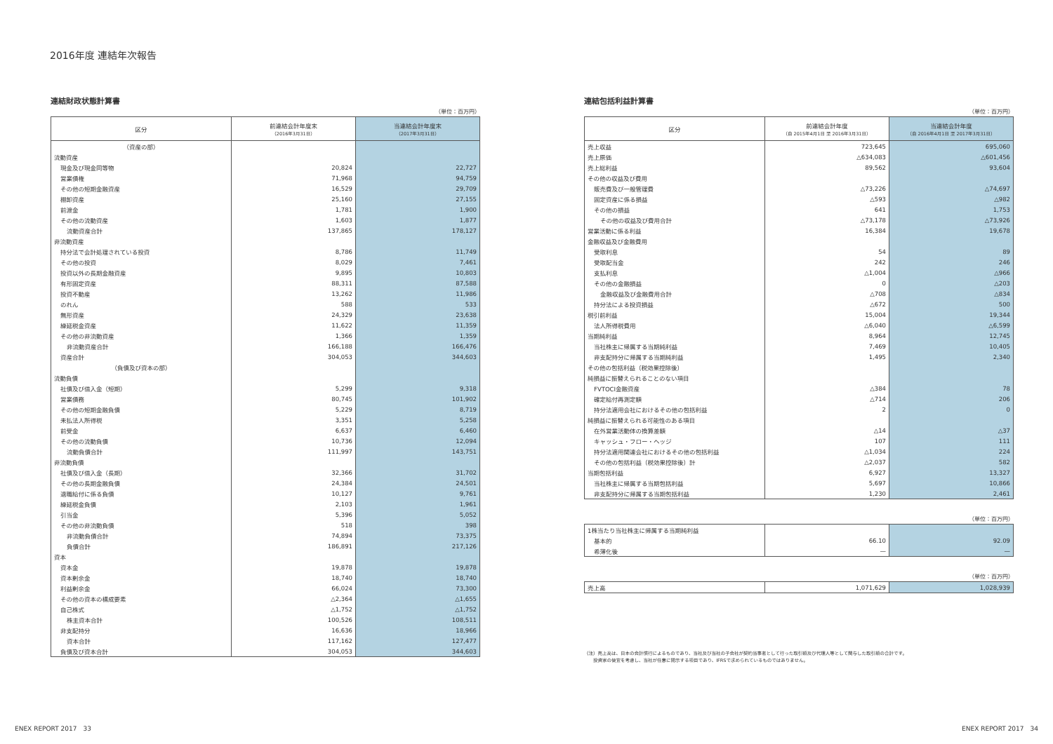2016年度 連結年次報告
連結財政状態計算書
（単位：百万円）
| 区分 | 前連結会計年度末 （2016年3月31日） | 当連結会計年度末 （2017年3月31日） |
| --- | --- | --- |
| （資産の部） | | |
| 流動資産 | | |
| 現金及び現金同等物 | 20,824 | 22,727 |
| 営業債権 | 71,968 | 94,759 |
| その他の短期金融資産 | 16,529 | 29,709 |
| 棚卸資産 | 25,160 | 27,155 |
| 前渡金 | 1,781 | 1,900 |
| その他の流動資産 | 1,603 | 1,877 |
| 流動資産合計 | 137,865 | 178,127 |
| 非流動資産 | | |
| 持分法で会計処理されている投資 | 8,786 | 11,749 |
| その他の投資 | 8,029 | 7,461 |
| 投資以外の長期金融資産 | 9,895 | 10,803 |
| 有形固定資産 | 88,311 | 87,588 |
| 投資不動産 | 13,262 | 11,986 |
| のれん | 588 | 533 |
| 無形資産 | 24,329 | 23,638 |
| 繰延税金資産 | 11,622 | 11,359 |
| その他の非流動資産 | 1,366 | 1,359 |
| 非流動資産合計 | 166,188 | 166,476 |
| 資産合計 | 304,053 | 344,603 |
| （負債及び資本の部） | | |
| 流動負債 | | |
| 社債及び借入金（短期） | 5,299 | 9,318 |
| 営業債務 | 80,745 | 101,902 |
| その他の短期金融負債 | 5,229 | 8,719 |
| 未払法人所得税 | 3,351 | 5,258 |
| 前受金 | 6,637 | 6,460 |
| その他の流動負債 | 10,736 | 12,094 |
| 流動負債合計 | 111,997 | 143,751 |
| 非流動負債 | | |
| 社債及び借入金（長期） | 32,366 | 31,702 |
| その他の長期金融負債 | 24,384 | 24,501 |
| 退職給付に係る負債 | 10,127 | 9,761 |
| 繰延税金負債 | 2,103 | 1,961 |
| 引当金 | 5,396 | 5,052 |
| その他の非流動負債 | 518 | 398 |
| 非流動負債合計 | 74,894 | 73,375 |
| 負債合計 | 186,891 | 217,126 |
| 資本 | | |
| 資本金 | 19,878 | 19,878 |
| 資本剰余金 | 18,740 | 18,740 |
| 利益剰余金 | 66,024 | 73,300 |
| その他の資本の構成要素 | △2,364 | △1,655 |
| 自己株式 | △1,752 | △1,752 |
| 株主資本合計 | 100,526 | 108,511 |
| 非支配持分 | 16,636 | 18,966 |
| 資本合計 | 117,162 | 127,477 |
| 負債及び資本合計 | 304,053 | 344,603 |
連結包括利益計算書
（単位：百万円）
| 区分 | 前連結会計年度 （自 2015年4月1日 至 2016年3月31日） | 当連結会計年度 （自 2016年4月1日 至 2017年3月31日） |
| --- | --- | --- |
| 売上収益 | 723,645 | 695,060 |
| 売上原価 | △634,083 | △601,456 |
| 売上総利益 | 89,562 | 93,604 |
| その他の収益及び費用 | | |
| 販売費及び一般管理費 | △73,226 | △74,697 |
| 固定資産に係る損益 | △593 | △982 |
| その他の損益 | 641 | 1,753 |
| その他の収益及び費用合計 | △73,178 | △73,926 |
| 営業活動に係る利益 | 16,384 | 19,678 |
| 金融収益及び金融費用 | | |
| 受取利息 | 54 | 89 |
| 受取配当金 | 242 | 246 |
| 支払利息 | △1,004 | △966 |
| その他の金融損益 | 0 | △203 |
| 金融収益及び金融費用合計 | △708 | △834 |
| 持分法による投資損益 | △672 | 500 |
| 税引前利益 | 15,004 | 19,344 |
| 法人所得税費用 | △6,040 | △6,599 |
| 当期純利益 | 8,964 | 12,745 |
| 当社株主に帰属する当期純利益 | 7,469 | 10,405 |
| 非支配持分に帰属する当期純利益 | 1,495 | 2,340 |
| その他の包括利益（税効果控除後） | | |
| 純損益に振替えられることのない項目 | | |
| FVTOCI金融資産 | △384 | 78 |
| 確定給付再測定額 | △714 | 206 |
| 持分法適用会社におけるその他の包括利益 | 2 | 0 |
| 純損益に振替えられる可能性のある項目 | | |
| 在外営業活動体の換算差額 | △14 | △37 |
| キャッシュ・フロー・ヘッジ | 107 | 111 |
| 持分法適用関連会社におけるその他の包括利益 | △1,034 | 224 |
| その他の包括利益（税効果控除後）計 | △2,037 | 582 |
| 当期包括利益 | 6,927 | 13,327 |
| 当社株主に帰属する当期包括利益 | 5,697 | 10,866 |
| 非支配持分に帰属する当期包括利益 | 1,230 | 2,461 |
（単位：百万円）
| 1株当たり当社株主に帰属する当期純利益 | | |
| 基本的 | 66.10 | 92.09 |
| 希薄化後 | — | — |
（単位：百万円）
| 売上高 | 1,071,629 | 1,028,939 |
（注）売上高は、日本の会計慣行によるものであり、当社及び当社の子会社が契約当事者として行った取引額及び代理人等として関与した取引額の合計です。
　　投資家の便宜を考慮し、当社が任意に開示する項目であり、IFRSで求められているものではありません。
ENEX REPORT 2017　33 ENEX REPORT 2017　34